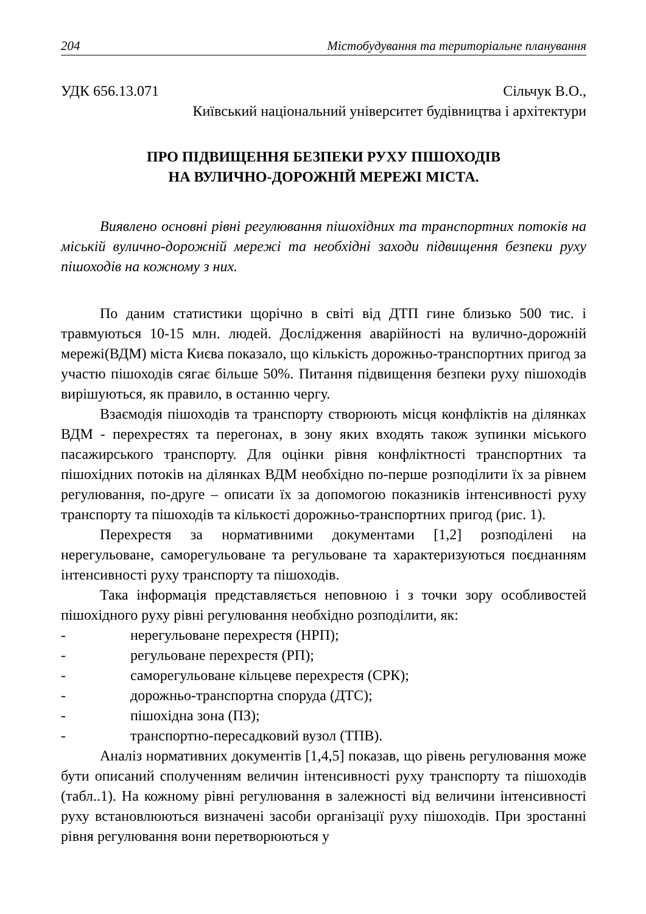204 Містобудування та територіальне планування
УДК 656.13.071 Сільчук В.О.,
Київський національний університет будівництва і архітектури
ПРО ПІДВИЩЕННЯ БЕЗПЕКИ РУХУ ПІШОХОДІВ
НА ВУЛИЧНО-ДОРОЖНІЙ МЕРЕЖІ МІСТА.
Виявлено основні рівні регулювання пішохідних та транспортних потоків на міській вулично-дорожній мережі та необхідні заходи підвищення безпеки руху пішоходів на кожному з них.
По даним статистики щорічно в світі від ДТП гине близько 500 тис. і травмуються 10-15 млн. людей. Дослідження аварійності на вулично-дорожній мережі(ВДМ) міста Києва показало, що кількість дорожньо-транспортних пригод за участю пішоходів сягає більше 50%. Питання підвищення безпеки руху пішоходів вирішуються, як правило, в останню чергу.
Взаємодія пішоходів та транспорту створюють місця конфліктів на ділянках ВДМ - перехрестях та перегонах, в зону яких входять також зупинки міського пасажирського транспорту. Для оцінки рівня конфліктності транспортних та пішохідних потоків на ділянках ВДМ необхідно по-перше розподілити їх за рівнем регулювання, по-друге – описати їх за допомогою показників інтенсивності руху транспорту та пішоходів та кількості дорожньо-транспортних пригод (рис. 1).
Перехрестя за нормативними документами [1,2] розподілені на нерегульоване, саморегульоване та регульоване та характеризуються поєднанням інтенсивності руху транспорту та пішоходів.
Така інформація представляється неповною і з точки зору особливостей пішохідного руху рівні регулювання необхідно розподілити, як:
- нерегульоване перехрестя (НРП);
- регульоване перехрестя (РП);
- саморегульоване кільцеве перехрестя (СРК);
- дорожньо-транспортна споруда (ДТС);
- пішохідна зона (ПЗ);
- транспортно-пересадковий вузол (ТПВ).
Аналіз нормативних документів [1,4,5] показав, що рівень регулювання може бути описаний сполученням величин інтенсивності руху транспорту та пішоходів (табл..1). На кожному рівні регулювання в залежності від величини інтенсивності руху встановлюються визначені засоби організації руху пішоходів. При зростанні рівня регулювання вони перетворюються у